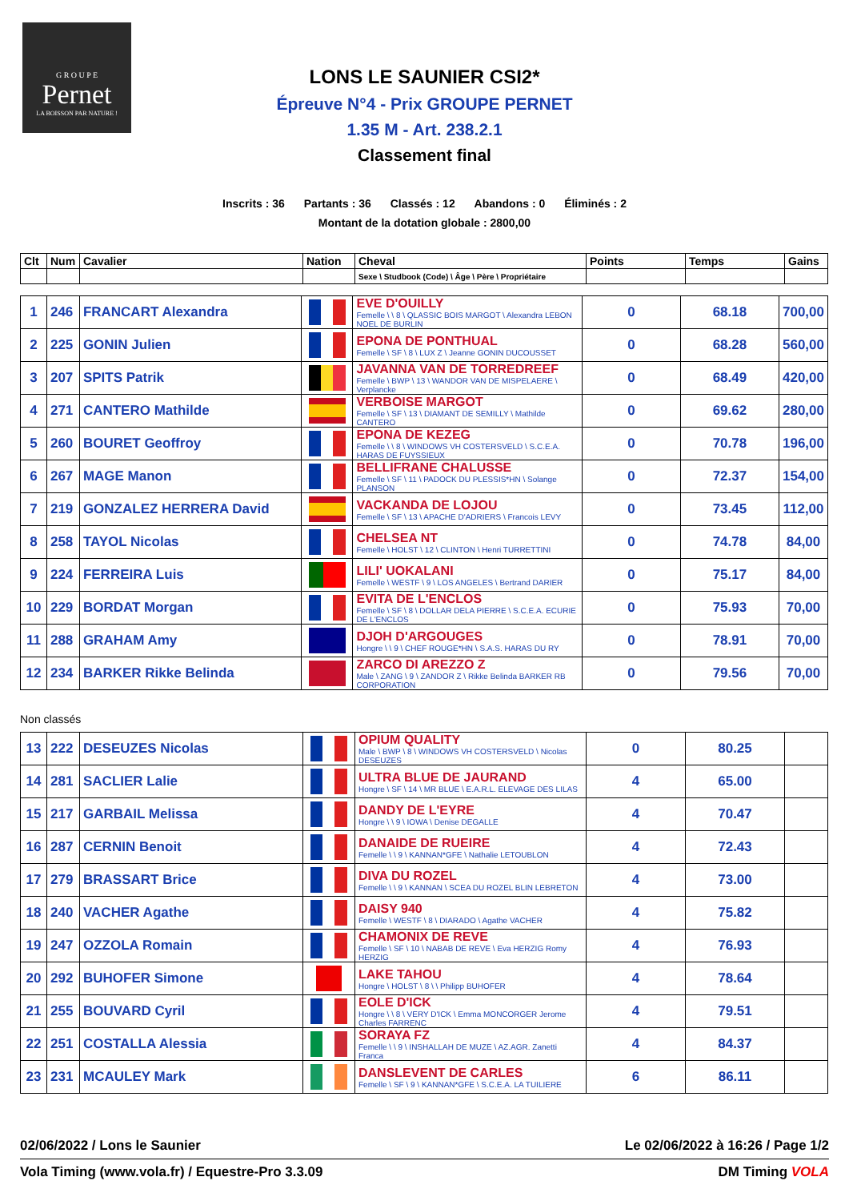G R O U P E
Pernet
LA BOISSON PAR NATURE !
LONS LE SAUNIER CSI2*
Épreuve N°4 - Prix GROUPE PERNET
1.35 M - Art. 238.2.1
Classement final
Inscrits : 36 Partants : 36 Classés : 12 Abandons : 0 Éliminés : 2
Montant de la dotation globale : 2800,00
| Clt | Num | Cavalier | Nation | Cheval | Points | Temps | Gains |
| --- | --- | --- | --- | --- | --- | --- | --- |
| | | | | Sexe \ Studbook (Code) \ Âge \ Père \ Propriétaire | | | |
| 1 | 246 | FRANCART Alexandra | | EVE D'OUILLY Femelle \ \ 8 \ QLASSIC BOIS MARGOT \ Alexandra LEBON NOEL DE BURLIN | 0 | 68.18 | 700,00 |
| 2 | 225 | GONIN Julien | | EPONA DE PONTHUAL Femelle \ SF \ 8 \ LUX Z \ Jeanne GONIN DUCOUSSET | 0 | 68.28 | 560,00 |
| 3 | 207 | SPITS Patrik | | JAVANNA VAN DE TORREDREEF Femelle \ BWP \ 13 \ WANDOR VAN DE MISPELAERE \ Verplancke | 0 | 68.49 | 420,00 |
| 4 | 271 | CANTERO Mathilde | | VERBOISE MARGOT Femelle \ SF \ 13 \ DIAMANT DE SEMILLY \ Mathilde CANTERO | 0 | 69.62 | 280,00 |
| 5 | 260 | BOURET Geoffroy | | EPONA DE KEZEG Femelle \ \ 8 \ WINDOWS VH COSTERSVELD \ S.C.E.A. HARAS DE FUYSSIEUX | 0 | 70.78 | 196,00 |
| 6 | 267 | MAGE Manon | | BELLIFRANE CHALUSSE Femelle \ SF \ 11 \ PADOCK DU PLESSIS*HN \ Solange PLANSON | 0 | 72.37 | 154,00 |
| 7 | 219 | GONZALEZ HERRERA David | | VACKANDA DE LOJOU Femelle \ SF \ 13 \ APACHE D'ADRIERS \ Francois LEVY | 0 | 73.45 | 112,00 |
| 8 | 258 | TAYOL Nicolas | | CHELSEA NT Femelle \ HOLST \ 12 \ CLINTON \ Henri TURRETTINI | 0 | 74.78 | 84,00 |
| 9 | 224 | FERREIRA Luis | | LILI' UOKALANI Femelle \ WESTF \ 9 \ LOS ANGELES \ Bertrand DARIER | 0 | 75.17 | 84,00 |
| 10 | 229 | BORDAT Morgan | | EVITA DE L'ENCLOS Femelle \ SF \ 8 \ DOLLAR DELA PIERRE \ S.C.E.A. ECURIE DE L'ENCLOS | 0 | 75.93 | 70,00 |
| 11 | 288 | GRAHAM Amy | | DJOH D'ARGOUGES Hongre \ \ 9 \ CHEF ROUGE*HN \ S.A.S. HARAS DU RY | 0 | 78.91 | 70,00 |
| 12 | 234 | BARKER Rikke Belinda | | ZARCO DI AREZZO Z Male \ ZANG \ 9 \ ZANDOR Z \ Rikke Belinda BARKER RB CORPORATION | 0 | 79.56 | 70,00 |
Non classés
| 13 | 222 | DESEUZES Nicolas | | OPIUM QUALITY Male \ BWP \ 8 \ WINDOWS VH COSTERSVELD \ Nicolas DESEUZES | 0 | 80.25 | |
| 14 | 281 | SACLIER Lalie | | ULTRA BLUE DE JAURAND Hongre \ SF \ 14 \ MR BLUE \ E.A.R.L. ELEVAGE DES LILAS | 4 | 65.00 | |
| 15 | 217 | GARBAIL Melissa | | DANDY DE L'EYRE Hongre \ \ 9 \ IOWA \ Denise DEGALLE | 4 | 70.47 | |
| 16 | 287 | CERNIN Benoit | | DANAIDE DE RUEIRE Femelle \ \ 9 \ KANNAN*GFE \ Nathalie LETOUBLON | 4 | 72.43 | |
| 17 | 279 | BRASSART Brice | | DIVA DU ROZEL Femelle \ \ 9 \ KANNAN \ SCEA DU ROZEL BLIN LEBRETON | 4 | 73.00 | |
| 18 | 240 | VACHER Agathe | | DAISY 940 Femelle \ WESTF \ 8 \ DIARADO \ Agathe VACHER | 4 | 75.82 | |
| 19 | 247 | OZZOLA Romain | | CHAMONIX DE REVE Femelle \ SF \ 10 \ NABAB DE REVE \ Eva HERZIG Romy HERZIG | 4 | 76.93 | |
| 20 | 292 | BUHOFER Simone | | LAKE TAHOU Hongre \ HOLST \ 8 \ \ Philipp BUHOFER | 4 | 78.64 | |
| 21 | 255 | BOUVARD Cyril | | EOLE D'ICK Hongre \ \ 8 \ VERY D'ICK \ Emma MONCORGER Jerome Charles FARRENC | 4 | 79.51 | |
| 22 | 251 | COSTALLA Alessia | | SORAYA FZ Femelle \ \ 9 \ INSHALLAH DE MUZE \ AZ.AGR. Zanetti Franca | 4 | 84.37 | |
| 23 | 231 | MCAULEY Mark | | DANSLEVENT DE CARLES Femelle \ SF \ 9 \ KANNAN*GFE \ S.C.E.A. LA TUILIERE | 6 | 86.11 | |
02/06/2022 / Lons le Saunier Le 02/06/2022 à 16:26 / Page 1/2
Vola Timing (www.vola.fr) / Equestre-Pro 3.3.09 DM Timing VOLA